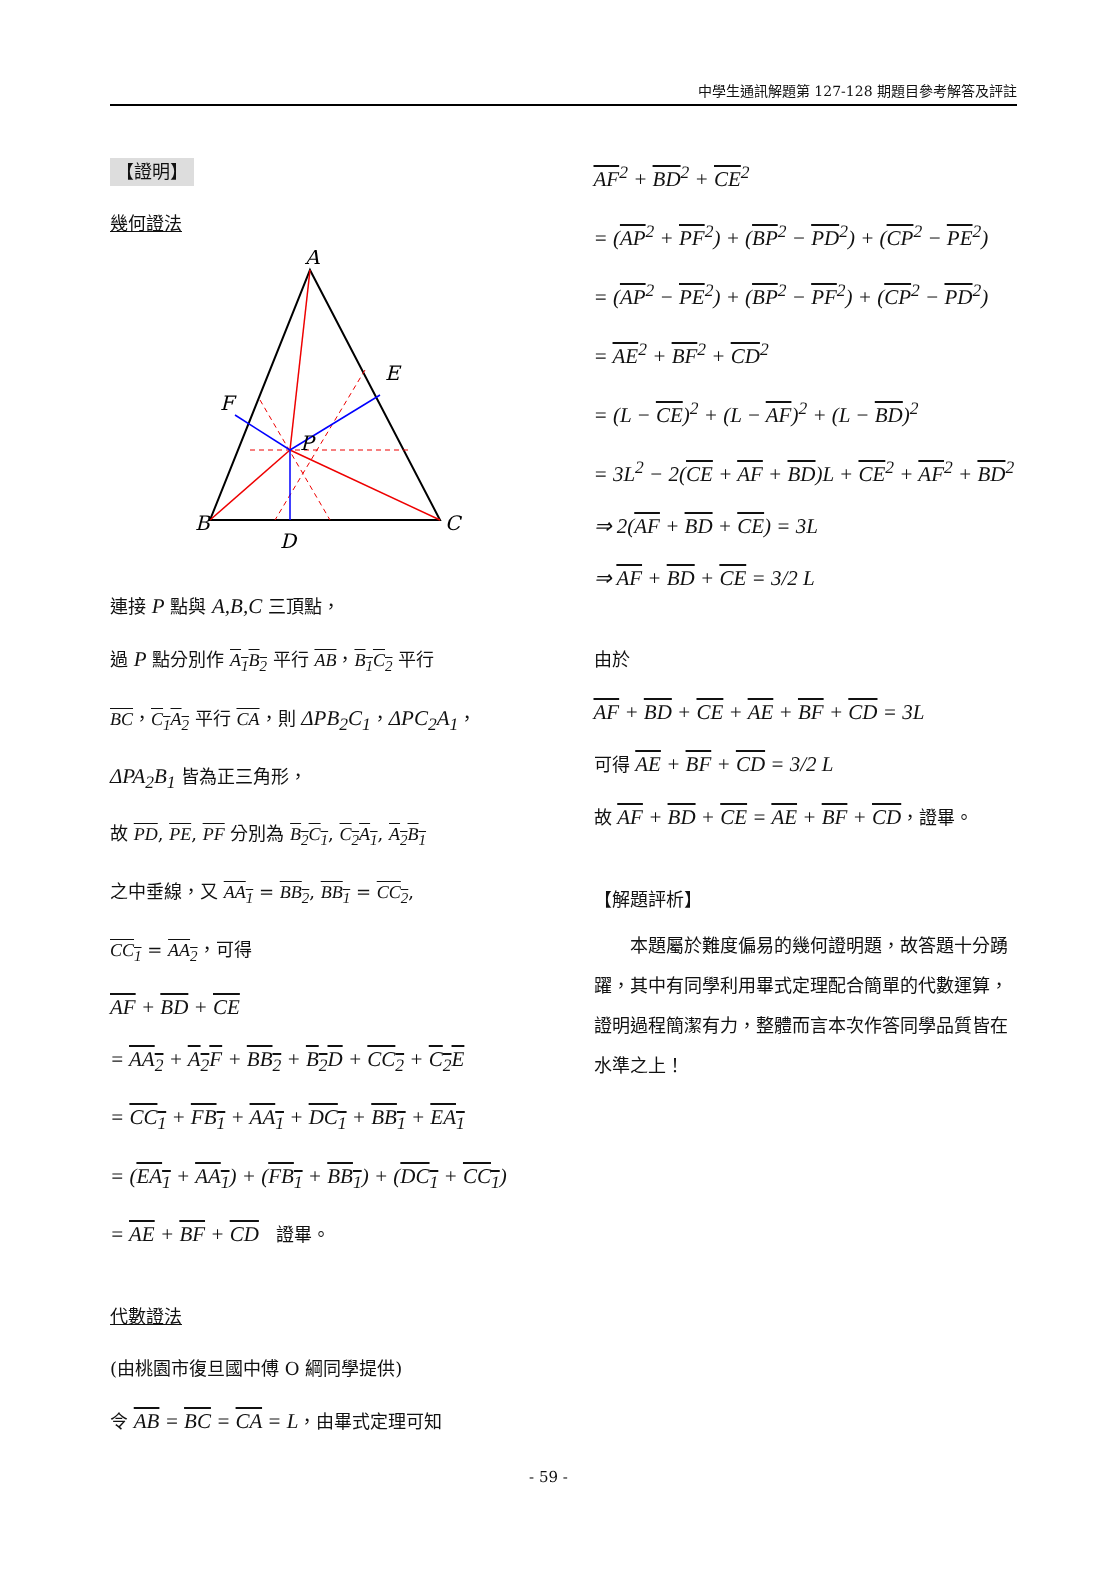中學生通訊解題第 127-128 期題目參考解答及評註
【證明】
幾何證法
A
B
C
D
E
F
P
連接 P 點與 A,B,C 三頂點，
過 P 點分別作 A<sub>1</sub>B<sub>2</sub> 平行 AB，B<sub>1</sub>C<sub>2</sub> 平行
BC，C<sub>1</sub>A<sub>2</sub> 平行 CA，則 ΔPB<sub>2</sub>C<sub>1</sub>，ΔPC<sub>2</sub>A<sub>1</sub>，
ΔPA<sub>2</sub>B<sub>1</sub> 皆為正三角形，
故 PD, PE, PF 分別為 B<sub>2</sub>C<sub>1</sub>, C<sub>2</sub>A<sub>1</sub>, A<sub>2</sub>B<sub>1</sub>
之中垂線，又 AA<sub>1</sub> = BB<sub>2</sub>, BB<sub>1</sub> = CC<sub>2</sub>,
CC<sub>1</sub> = AA<sub>2</sub>，可得
AF + BD + CE
= AA<sub>2</sub> + A<sub>2</sub>F + BB<sub>2</sub> + B<sub>2</sub>D + CC<sub>2</sub> + C<sub>2</sub>E
= CC<sub>1</sub> + FB<sub>1</sub> + AA<sub>1</sub> + DC<sub>1</sub> + BB<sub>1</sub> + EA<sub>1</sub>
= (EA<sub>1</sub> + AA<sub>1</sub>) + (FB<sub>1</sub> + BB<sub>1</sub>) + (DC<sub>1</sub> + CC<sub>1</sub>)
= AE + BF + CD 證畢。
代數證法
(由桃園市復旦國中傅 O 綱同學提供)
令 AB = BC = CA = L，由畢式定理可知
AF<sup>2</sup> + BD<sup>2</sup> + CE<sup>2</sup>
= (AP<sup>2</sup> + PF<sup>2</sup>) + (BP<sup>2</sup> − PD<sup>2</sup>) + (CP<sup>2</sup> − PE<sup>2</sup>)
= (AP<sup>2</sup> − PE<sup>2</sup>) + (BP<sup>2</sup> − PF<sup>2</sup>) + (CP<sup>2</sup> − PD<sup>2</sup>)
= AE<sup>2</sup> + BF<sup>2</sup> + CD<sup>2</sup>
= (L − CE)<sup>2</sup> + (L − AF)<sup>2</sup> + (L − BD)<sup>2</sup>
= 3L<sup>2</sup> − 2(CE + AF + BD)L + CE<sup>2</sup> + AF<sup>2</sup> + BD<sup>2</sup>
⇒ 2(AF + BD + CE) = 3L
⇒ AF + BD + CE = 3/2 L
由於
AF + BD + CE + AE + BF + CD = 3L
可得 AE + BF + CD = 3/2 L
故 AF + BD + CE = AE + BF + CD，證畢。
【解題評析】
　　本題屬於難度偏易的幾何證明題，故答題十分踴躍，其中有同學利用畢式定理配合簡單的代數運算，證明過程簡潔有力，整體而言本次作答同學品質皆在水準之上！
- 59 -